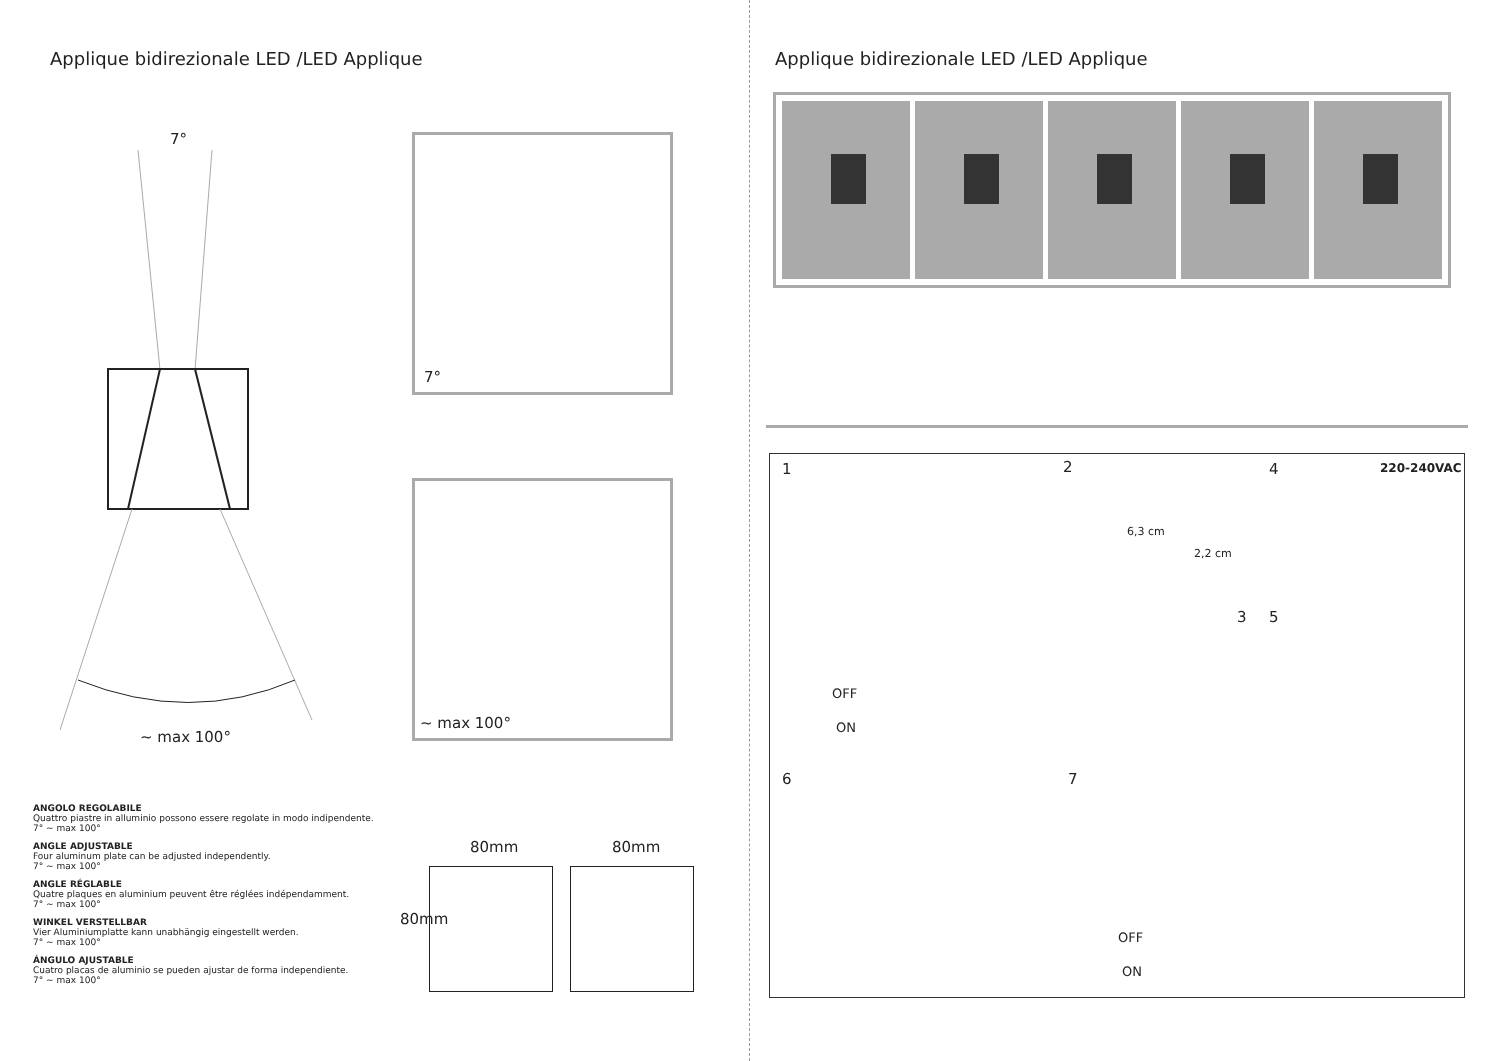Applique bidirezionale LED /LED Applique
7°
~ max 100°
7°
~ max 100°
ANGOLO REGOLABILE
Quattro piastre in alluminio possono essere regolate in modo indipendente.
7° ~ max 100°
ANGLE ADJUSTABLE
Four aluminum plate can be adjusted independently.
7° ~ max 100°
ANGLE RÉGLABLE
Quatre plaques en aluminium peuvent être réglées indépendamment.
7° ~ max 100°
WINKEL VERSTELLBAR
Vier Aluminiumplatte kann unabhängig eingestellt werden.
7° ~ max 100°
ÁNGULO AJUSTABLE
Cuatro placas de aluminio se pueden ajustar de forma independiente.
7° ~ max 100°
80mm 80mm
80mm
Applique bidirezionale LED /LED Applique
1 2 4 220-240VAC
6,3 cm
2,2 cm
3 5
OFF
ON
6 7
OFF
ON